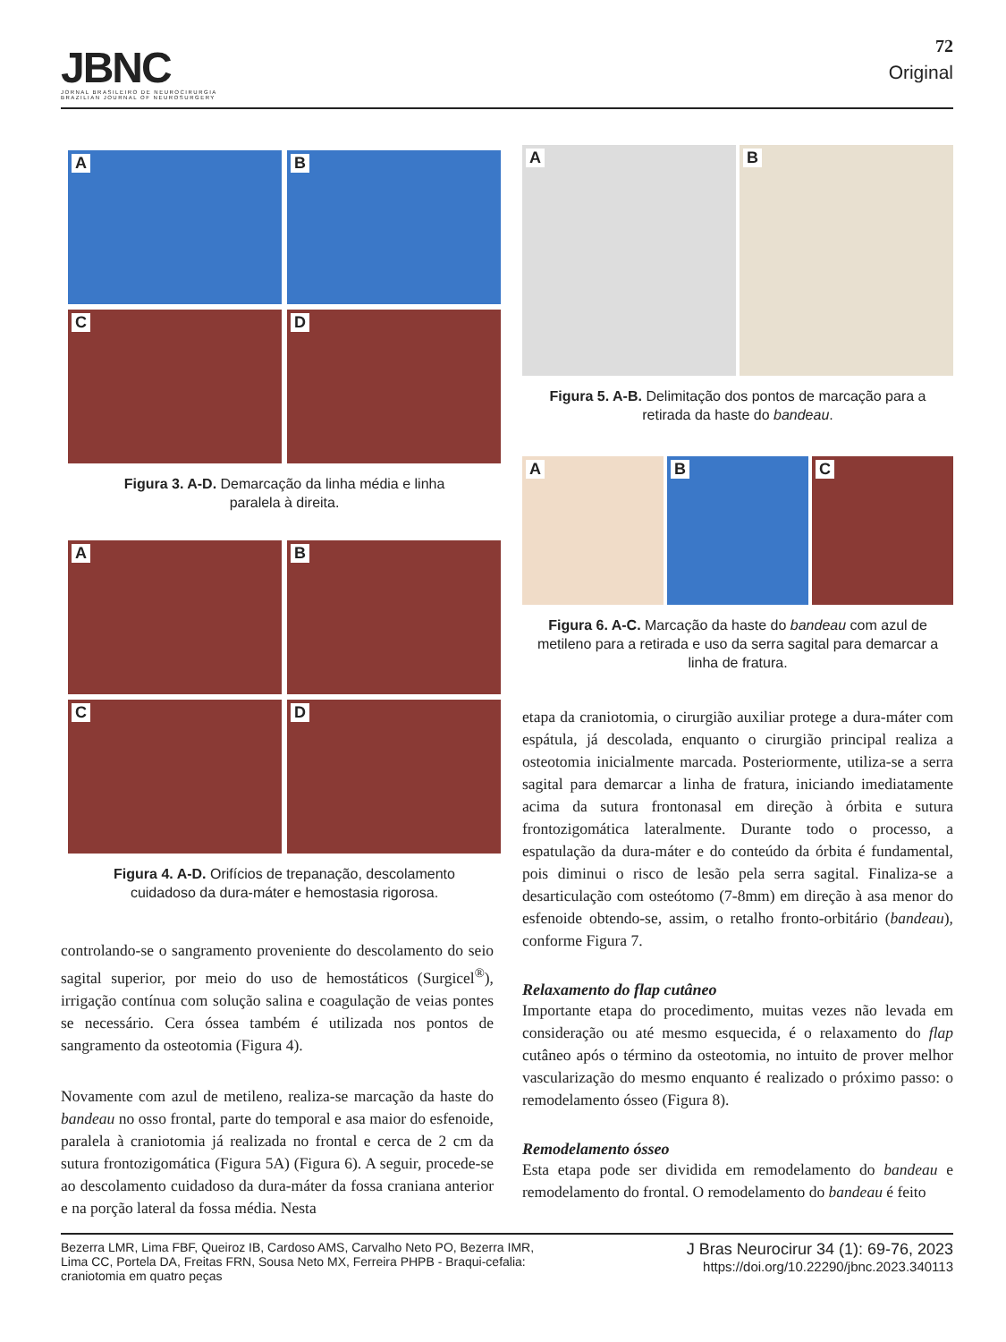JBNC
JORNAL BRASILEIRO DE NEUROCIRURGIA
BRAZILIAN JOURNAL OF NEUROSURGERY
72
Original
A
B
C
D
Figura 3. A-D. Demarcação da linha média e linha
paralela à direita.
A
B
C
D
Figura 4. A-D. Orifícios de trepanação, descolamento
cuidadoso da dura-máter e hemostasia rigorosa.
controlando-se o sangramento proveniente do descolamento do seio sagital superior, por meio do uso de hemostáticos (Surgicel<sup>®</sup>), irrigação contínua com solução salina e coagulação de veias pontes se necessário. Cera óssea também é utilizada nos pontos de sangramento da osteotomia (Figura 4).
Novamente com azul de metileno, realiza-se marcação da haste do bandeau no osso frontal, parte do temporal e asa maior do esfenoide, paralela à craniotomia já realizada no frontal e cerca de 2 cm da sutura frontozigomática (Figura 5A) (Figura 6). A seguir, procede-se ao descolamento cuidadoso da dura-máter da fossa craniana anterior e na porção lateral da fossa média. Nesta
A
B
Figura 5. A-B. Delimitação dos pontos de marcação para a
retirada da haste do bandeau.
A
B
C
Figura 6. A-C. Marcação da haste do bandeau com azul de metileno para a retirada e uso da serra sagital para demarcar a linha de fratura.
etapa da craniotomia, o cirurgião auxiliar protege a dura-máter com espátula, já descolada, enquanto o cirurgião principal realiza a osteotomia inicialmente marcada. Posteriormente, utiliza-se a serra sagital para demarcar a linha de fratura, iniciando imediatamente acima da sutura frontonasal em direção à órbita e sutura frontozigomática lateralmente. Durante todo o processo, a espatulação da dura-máter e do conteúdo da órbita é fundamental, pois diminui o risco de lesão pela serra sagital. Finaliza-se a desarticulação com osteótomo (7-8mm) em direção à asa menor do esfenoide obtendo-se, assim, o retalho fronto-orbitário (bandeau), conforme Figura 7.
Relaxamento do flap cutâneo
Importante etapa do procedimento, muitas vezes não levada em consideração ou até mesmo esquecida, é o relaxamento do flap cutâneo após o término da osteotomia, no intuito de prover melhor vascularização do mesmo enquanto é realizado o próximo passo: o remodelamento ósseo (Figura 8).
Remodelamento ósseo
Esta etapa pode ser dividida em remodelamento do bandeau e remodelamento do frontal. O remodelamento do bandeau é feito
Bezerra LMR, Lima FBF, Queiroz IB, Cardoso AMS, Carvalho Neto PO, Bezerra IMR, Lima CC, Portela DA, Freitas FRN, Sousa Neto MX, Ferreira PHPB - Braqui-cefalia: craniotomia em quatro peças
J Bras Neurocirur 34 (1): 69-76, 2023
https://doi.org/10.22290/jbnc.2023.340113